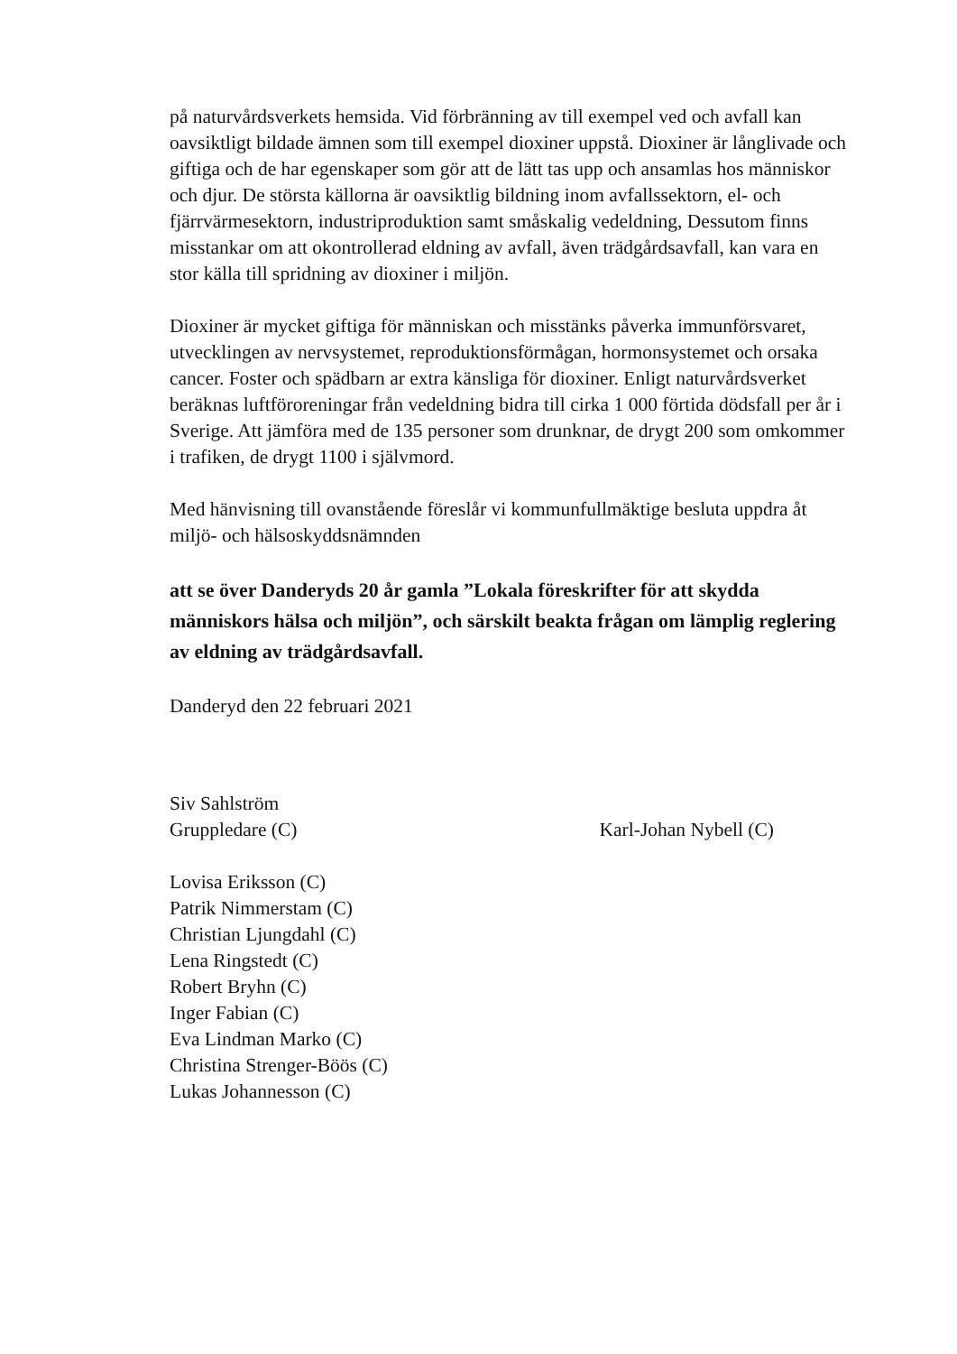på naturvårdsverkets hemsida. Vid förbränning av till exempel ved och avfall kan oavsiktligt bildade ämnen som till exempel dioxiner uppstå. Dioxiner är långlivade och giftiga och de har egenskaper som gör att de lätt tas upp och ansamlas hos människor och djur. De största källorna är oavsiktlig bildning inom avfallssektorn, el- och fjärrvärmesektorn, industriproduktion samt småskalig vedeldning, Dessutom finns misstankar om att okontrollerad eldning av avfall, även trädgårdsavfall, kan vara en stor källa till spridning av dioxiner i miljön.
Dioxiner är mycket giftiga för människan och misstänks påverka immunförsvaret, utvecklingen av nervsystemet, reproduktionsförmågan, hormonsystemet och orsaka cancer. Foster och spädbarn ar extra känsliga för dioxiner. Enligt naturvårdsverket beräknas luftföroreningar från vedeldning bidra till cirka 1 000 förtida dödsfall per år i Sverige. Att jämföra med de 135 personer som drunknar, de drygt 200 som omkommer i trafiken, de drygt 1100 i självmord.
Med hänvisning till ovanstående föreslår vi kommunfullmäktige besluta uppdra åt miljö- och hälsoskyddsnämnden
att se över Danderyds 20 år gamla ”Lokala föreskrifter för att skydda människors hälsa och miljön”, och särskilt beakta frågan om lämplig reglering av eldning av trädgårdsavfall.
Danderyd den 22 februari 2021
Siv Sahlström
Gruppledare (C)
Karl-Johan Nybell (C)
Lovisa Eriksson (C)
Patrik Nimmerstam (C)
Christian Ljungdahl (C)
Lena Ringstedt (C)
Robert Bryhn (C)
Inger Fabian (C)
Eva Lindman Marko (C)
Christina Strenger-Böös (C)
Lukas Johannesson (C)